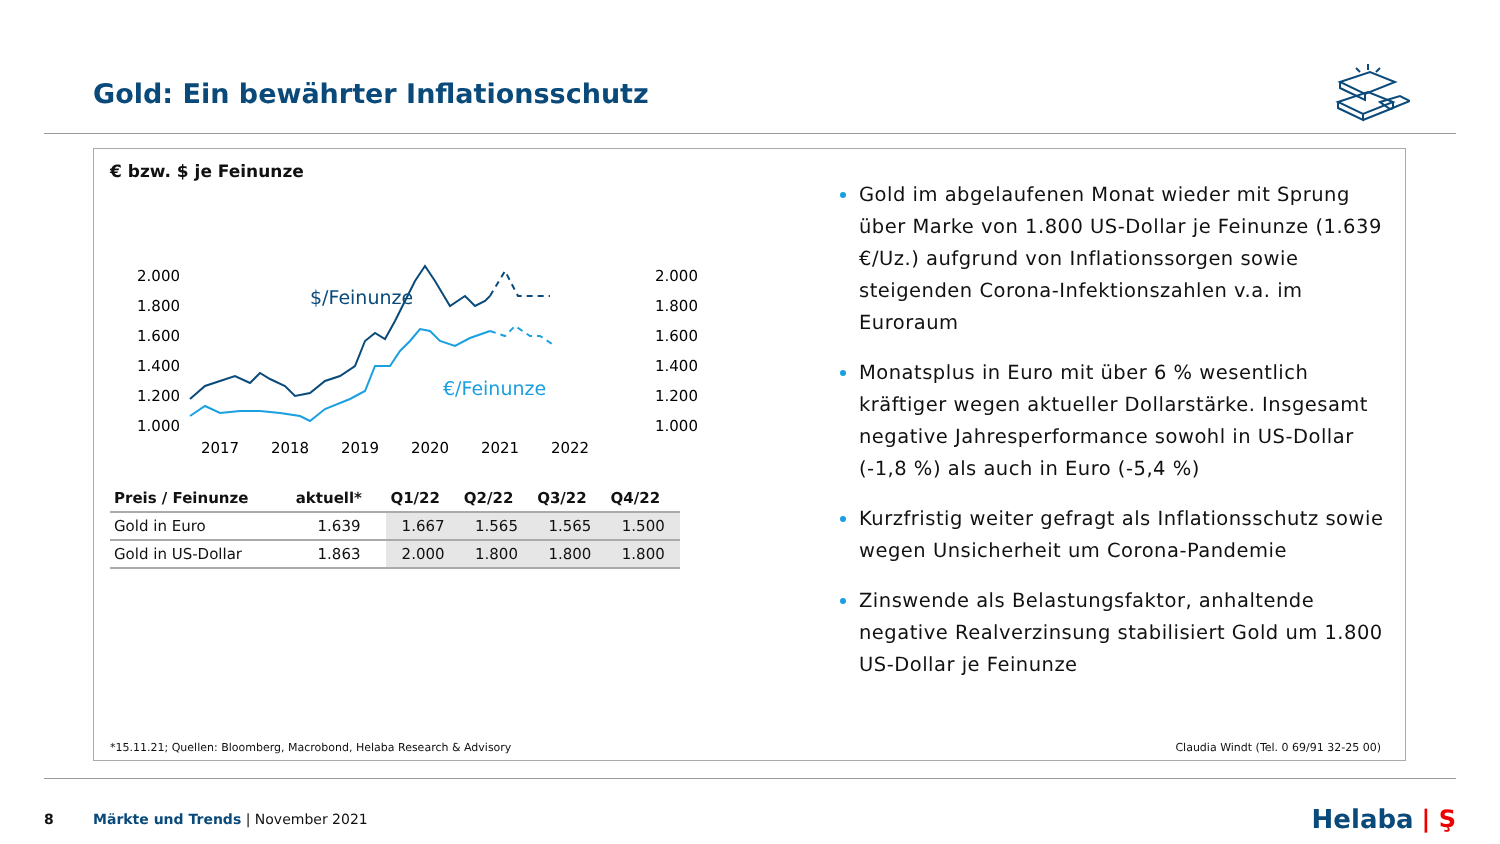Gold: Ein bewährter Inflationsschutz
€ bzw. $ je Feinunze
2.000
1.800
1.600
1.400
1.200
1.000
2.000
1.800
1.600
1.400
1.200
1.000
2017
2018
2019
2020
2021
2022
$/Feinunze
€/Feinunze
| Preis / Feinunze | aktuell* | Q1/22 | Q2/22 | Q3/22 | Q4/22 |
| --- | --- | --- | --- | --- | --- |
| Gold in Euro | 1.639 | 1.667 | 1.565 | 1.565 | 1.500 |
| Gold in US-Dollar | 1.863 | 2.000 | 1.800 | 1.800 | 1.800 |
Gold im abgelaufenen Monat wieder mit Sprung über Marke von 1.800 US-Dollar je Feinunze (1.639 €/Uz.) aufgrund von Inflationssorgen sowie steigenden Corona-Infektionszahlen v.a. im Euroraum
Monatsplus in Euro mit über 6 % wesentlich kräftiger wegen aktueller Dollarstärke. Insgesamt negative Jahresperformance sowohl in US-Dollar (-1,8 %) als auch in Euro (-5,4 %)
Kurzfristig weiter gefragt als Inflationsschutz sowie wegen Unsicherheit um Corona-Pandemie
Zinswende als Belastungsfaktor, anhaltende negative Realverzinsung stabilisiert Gold um 1.800 US-Dollar je Feinunze
*15.11.21; Quellen: Bloomberg, Macrobond, Helaba Research & Advisory
Claudia Windt (Tel. 0 69/91 32-25 00)
8 Märkte und Trends | November 2021 Helaba | Ş